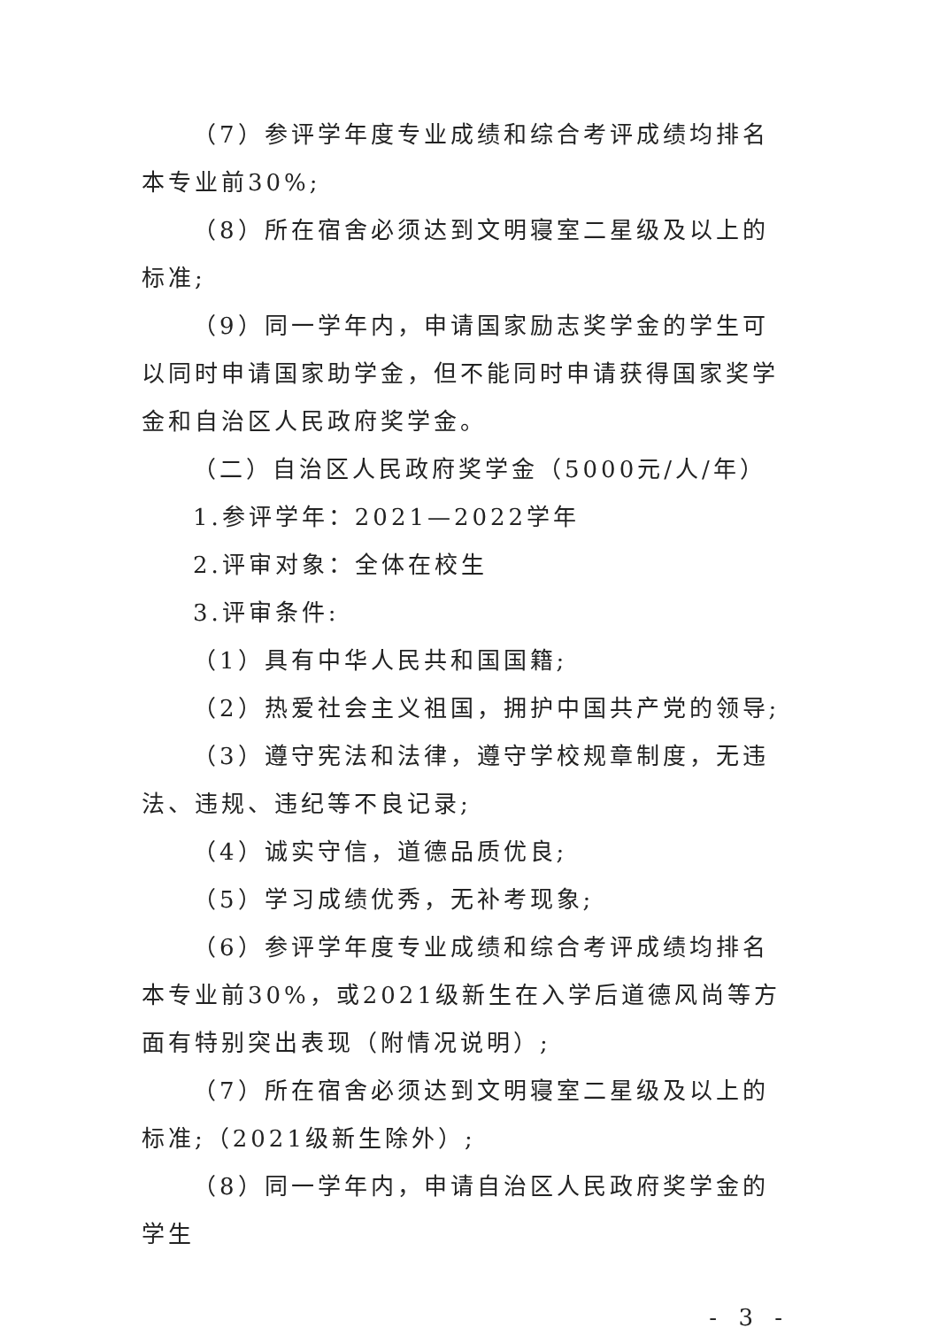（7）参评学年度专业成绩和综合考评成绩均排名本专业前30%;
（8）所在宿舍必须达到文明寝室二星级及以上的标准;
（9）同一学年内，申请国家励志奖学金的学生可以同时申请国家助学金，但不能同时申请获得国家奖学金和自治区人民政府奖学金。
（二）自治区人民政府奖学金（5000元/人/年）
1.参评学年：2021—2022学年
2.评审对象：全体在校生
3.评审条件:
（1）具有中华人民共和国国籍;
（2）热爱社会主义祖国，拥护中国共产党的领导;
（3）遵守宪法和法律，遵守学校规章制度，无违法、违规、违纪等不良记录;
（4）诚实守信，道德品质优良;
（5）学习成绩优秀，无补考现象;
（6）参评学年度专业成绩和综合考评成绩均排名本专业前30%，或2021级新生在入学后道德风尚等方面有特别突出表现（附情况说明）;
（7）所在宿舍必须达到文明寝室二星级及以上的标准;（2021级新生除外）;
（8）同一学年内，申请自治区人民政府奖学金的学生
- 3 -